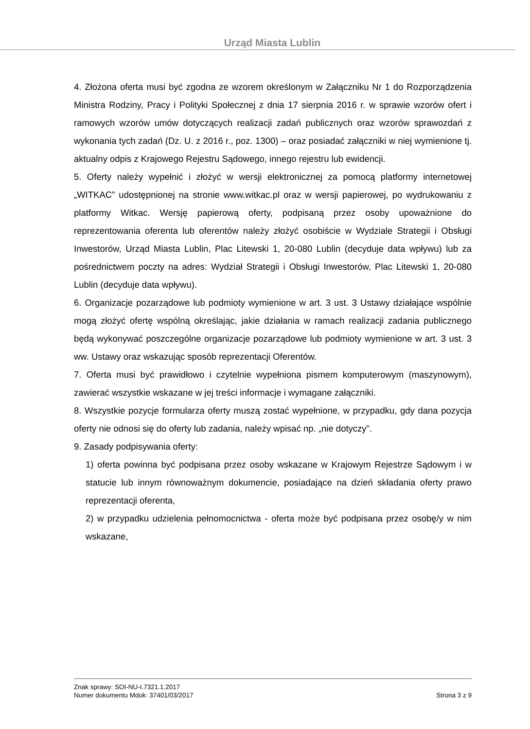Urząd Miasta Lublin
4. Złożona oferta musi być zgodna ze wzorem określonym w Załączniku Nr 1 do Rozporządzenia Ministra Rodziny, Pracy i Polityki Społecznej z dnia 17 sierpnia 2016 r. w sprawie wzorów ofert i ramowych wzorów umów dotyczących realizacji zadań publicznych oraz wzorów sprawozdań z wykonania tych zadań (Dz. U. z 2016 r., poz. 1300) – oraz posiadać załączniki w niej wymienione tj. aktualny odpis z Krajowego Rejestru Sądowego, innego rejestru lub ewidencji.
5. Oferty należy wypełnić i złożyć w wersji elektronicznej za pomocą platformy internetowej „WITKAC” udostępnionej na stronie www.witkac.pl oraz w wersji papierowej, po wydrukowaniu z platformy Witkac. Wersję papierową oferty, podpisaną przez osoby upoważnione do reprezentowania oferenta lub oferentów należy złożyć osobiście w Wydziale Strategii i Obsługi Inwestorów, Urząd Miasta Lublin, Plac Litewski 1, 20-080 Lublin (decyduje data wpływu) lub za pośrednictwem poczty na adres: Wydział Strategii i Obsługi Inwestorów, Plac Litewski 1, 20-080 Lublin (decyduje data wpływu).
6. Organizacje pozarządowe lub podmioty wymienione w art. 3 ust. 3 Ustawy działające wspólnie mogą złożyć ofertę wspólną określając, jakie działania w ramach realizacji zadania publicznego będą wykonywać poszczególne organizacje pozarządowe lub podmioty wymienione w art. 3 ust. 3 ww. Ustawy oraz wskazując sposób reprezentacji Oferentów.
7. Oferta musi być prawidłowo i czytelnie wypełniona pismem komputerowym (maszynowym), zawierać wszystkie wskazane w jej treści informacje i wymagane załączniki.
8. Wszystkie pozycje formularza oferty muszą zostać wypełnione, w przypadku, gdy dana pozycja oferty nie odnosi się do oferty lub zadania, należy wpisać np. „nie dotyczy”.
9. Zasady podpisywania oferty:
1) oferta powinna być podpisana przez osoby wskazane w Krajowym Rejestrze Sądowym i w statucie lub innym równoważnym dokumencie, posiadające na dzień składania oferty prawo reprezentacji oferenta,
2) w przypadku udzielenia pełnomocnictwa - oferta może być podpisana przez osobę/y w nim wskazane,
Znak sprawy: SOI-NU-I.7321.1.2017
Numer dokumentu Mdok: 37401/03/2017 Strona 3 z 9